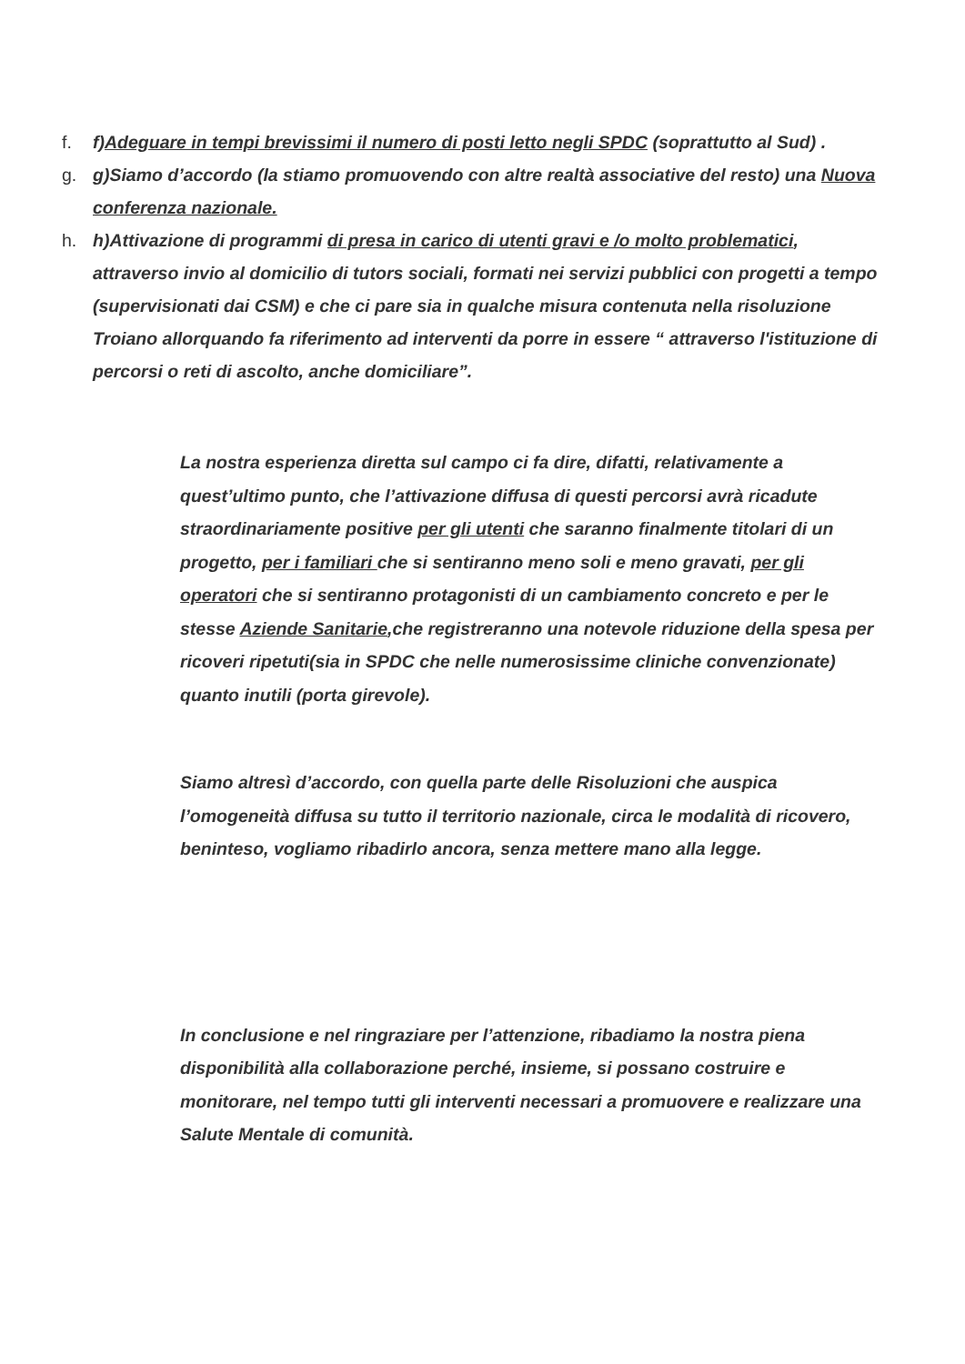f. f)Adeguare in tempi brevissimi il numero di posti letto negli SPDC (soprattutto al Sud) .
g. g)Siamo d’accordo (la stiamo promuovendo con altre realtà associative del resto) una Nuova conferenza nazionale.
h. h)Attivazione di programmi di presa in carico di utenti gravi e /o molto problematici, attraverso invio al domicilio di tutors sociali, formati nei servizi pubblici con progetti a tempo (supervisionati dai CSM) e che ci pare sia in qualche misura contenuta nella risoluzione Troiano allorquando fa riferimento ad interventi da porre in essere “ attraverso l'istituzione di percorsi o reti di ascolto, anche domiciliare”.
La nostra esperienza diretta sul campo ci fa dire, difatti, relativamente a quest’ultimo punto, che l’attivazione diffusa di questi percorsi avrà ricadute straordinariamente positive per gli utenti che saranno finalmente titolari di un progetto, per i familiari che si sentiranno meno soli e meno gravati, per gli operatori che si sentiranno protagonisti di un cambiamento concreto e per le stesse Aziende Sanitarie,che registreranno una notevole riduzione della spesa per ricoveri ripetuti(sia in SPDC che nelle numerosissime cliniche convenzionate) quanto inutili (porta girevole).
Siamo altresì d’accordo, con quella parte delle Risoluzioni che auspica l’omogeneità diffusa su tutto il territorio nazionale, circa le modalità di ricovero, beninteso, vogliamo ribadirlo ancora, senza mettere mano alla legge.
In conclusione e nel ringraziare per l’attenzione, ribadiamo la nostra piena disponibilità alla collaborazione perché, insieme, si possano costruire e monitorare, nel tempo tutti gli interventi necessari a promuovere e realizzare una Salute Mentale di comunità.